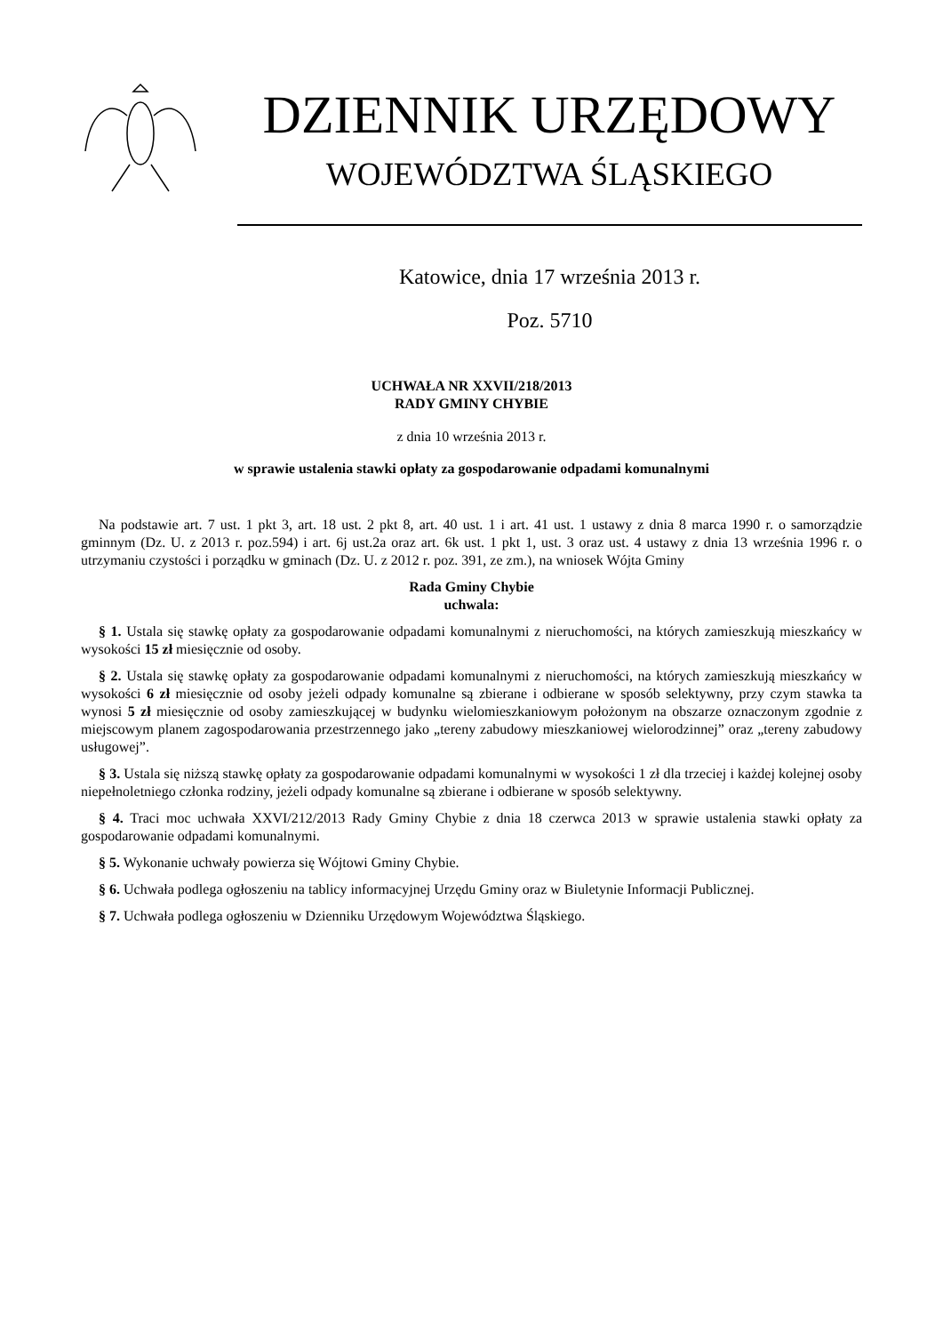DZIENNIK URZĘDOWY
WOJEWÓDZTWA ŚLĄSKIEGO
Katowice, dnia 17 września 2013 r.
Poz. 5710
UCHWAŁA NR XXVII/218/2013
RADY GMINY CHYBIE
z dnia 10 września 2013 r.
w sprawie ustalenia stawki opłaty za gospodarowanie odpadami komunalnymi
Na podstawie art. 7 ust. 1 pkt 3, art. 18 ust. 2 pkt 8, art. 40 ust. 1 i art. 41 ust. 1 ustawy z dnia 8 marca 1990 r. o samorządzie gminnym (Dz. U. z 2013 r. poz.594) i art. 6j ust.2a oraz art. 6k ust. 1 pkt 1, ust. 3 oraz ust. 4 ustawy z dnia 13 września 1996 r. o utrzymaniu czystości i porządku w gminach (Dz. U. z 2012 r. poz. 391, ze zm.), na wniosek Wójta Gminy
Rada Gminy Chybie
uchwala:
§ 1. Ustala się stawkę opłaty za gospodarowanie odpadami komunalnymi z nieruchomości, na których zamieszkują mieszkańcy w wysokości 15 zł miesięcznie od osoby.
§ 2. Ustala się stawkę opłaty za gospodarowanie odpadami komunalnymi z nieruchomości, na których zamieszkują mieszkańcy w wysokości 6 zł miesięcznie od osoby jeżeli odpady komunalne są zbierane i odbierane w sposób selektywny, przy czym stawka ta wynosi 5 zł miesięcznie od osoby zamieszkującej w budynku wielomieszkaniowym położonym na obszarze oznaczonym zgodnie z miejscowym planem zagospodarowania przestrzennego jako „tereny zabudowy mieszkaniowej wielorodzinnej” oraz „tereny zabudowy usługowej”.
§ 3. Ustala się niższą stawkę opłaty za gospodarowanie odpadami komunalnymi w wysokości 1 zł dla trzeciej i każdej kolejnej osoby niepełnoletniego członka rodziny, jeżeli odpady komunalne są zbierane i odbierane w sposób selektywny.
§ 4. Traci moc uchwała XXVI/212/2013 Rady Gminy Chybie z dnia 18 czerwca 2013 w sprawie ustalenia stawki opłaty za gospodarowanie odpadami komunalnymi.
§ 5. Wykonanie uchwały powierza się Wójtowi Gminy Chybie.
§ 6. Uchwała podlega ogłoszeniu na tablicy informacyjnej Urzędu Gminy oraz w Biuletynie Informacji Publicznej.
§ 7. Uchwała podlega ogłoszeniu w Dzienniku Urzędowym Województwa Śląskiego.